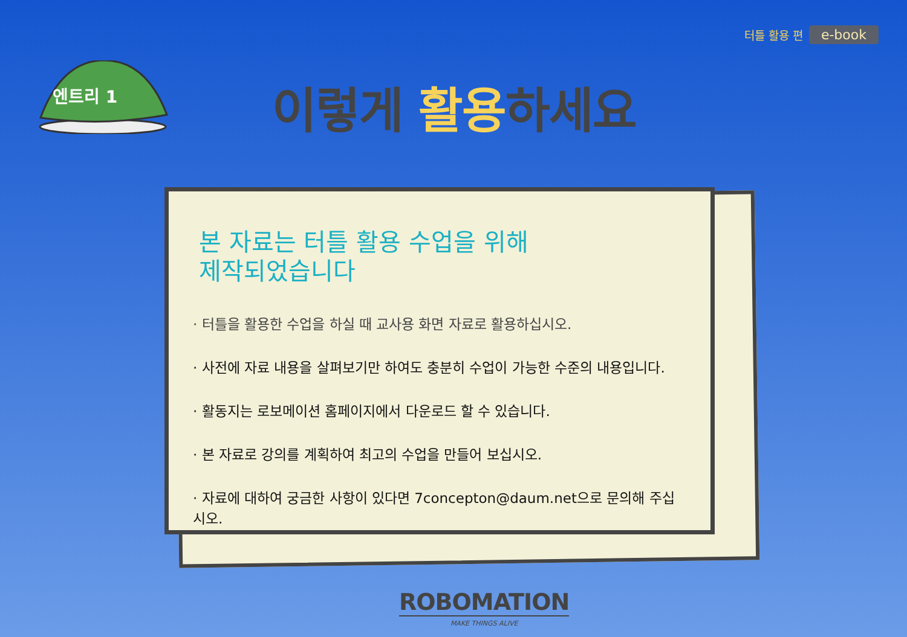터틀 활용 편 e-book
엔트리 1
이렇게 활용하세요
본 자료는 터틀 활용 수업을 위해 제작되었습니다
· 터틀을 활용한 수업을 하실 때 교사용 화면 자료로 활용하십시오.
· 사전에 자료 내용을 살펴보기만 하여도 충분히 수업이 가능한 수준의 내용입니다.
· 활동지는 로보메이션 홈페이지에서 다운로드 할 수 있습니다.
· 본 자료로 강의를 계획하여 최고의 수업을 만들어 보십시오.
· 자료에 대하여 궁금한 사항이 있다면 7concepton@daum.net으로 문의해 주십시오.
ROBOMATION
MAKE THINGS ALIVE